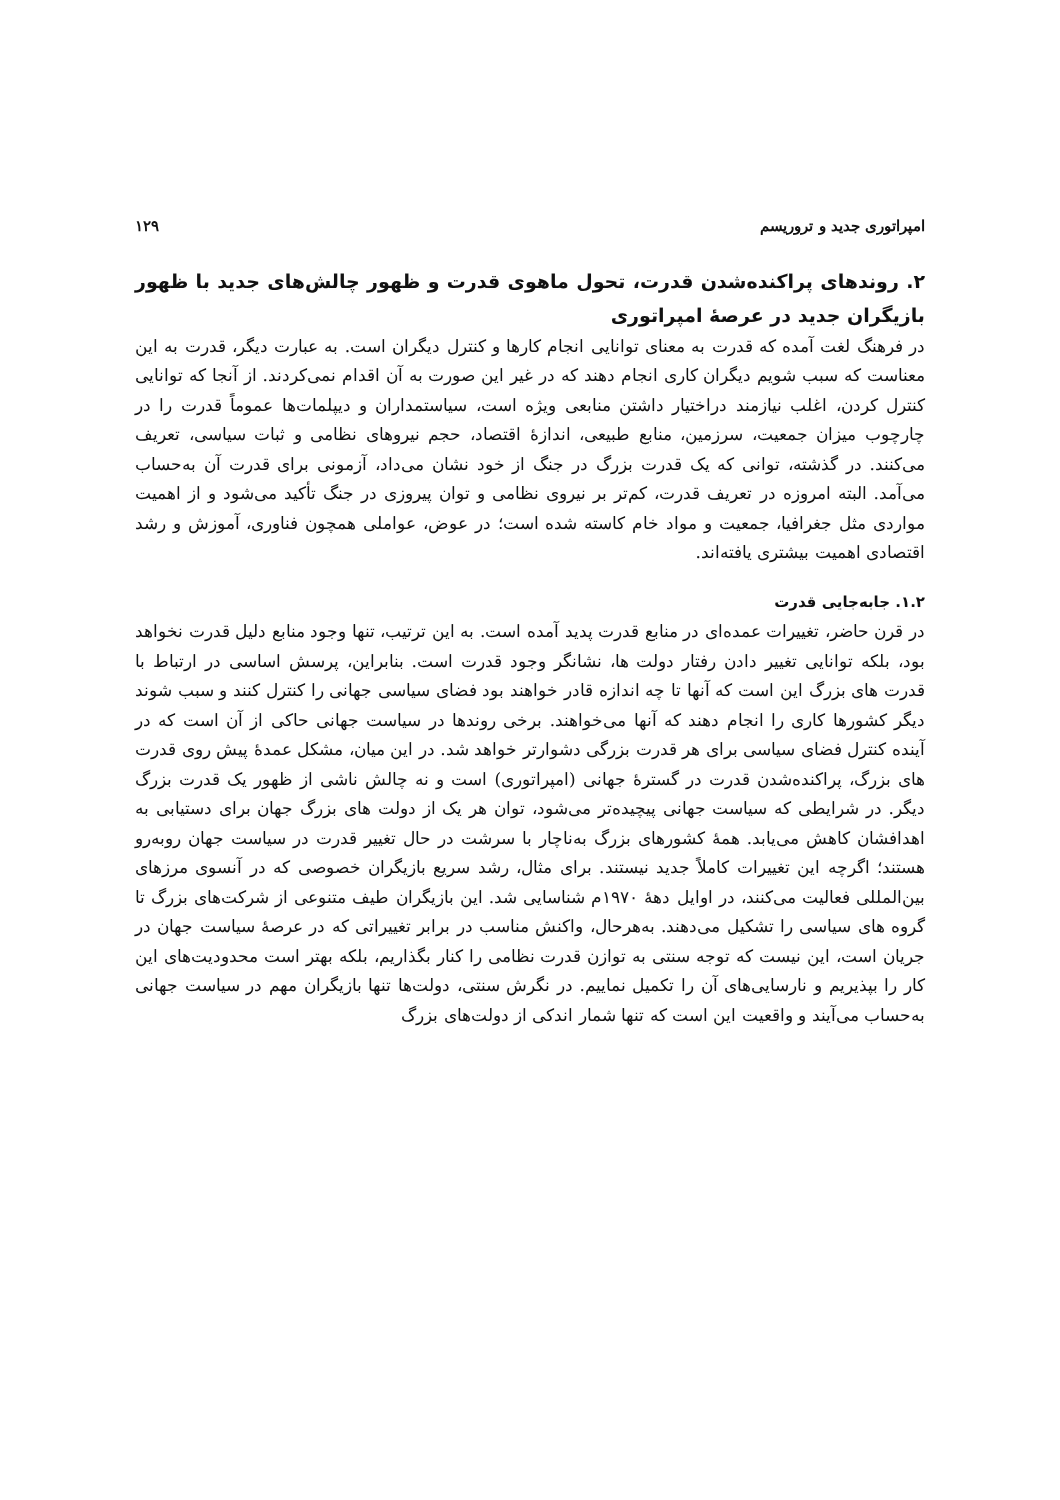امپراتوری جدید و تروریسم ۱۲۹
۲. روندهای پراکنده‌شدن قدرت، تحول ماهوی قدرت و ظهور چالش‌های جدید با ظهور بازیگران جدید در عرصهٔ امپراتوری
در فرهنگ لغت آمده که قدرت به معنای توانایی انجام کارها و کنترل دیگران است. به عبارت دیگر، قدرت به این معناست که سبب شویم دیگران کاری انجام دهند که در غیر این صورت به آن اقدام نمی‌کردند. از آنجا که توانایی کنترل کردن، اغلب نیازمند دراختیار داشتن منابعی ویژه است، سیاستمداران و دیپلمات‌ها عموماً قدرت را در چارچوب میزان جمعیت، سرزمین، منابع طبیعی، اندازهٔ اقتصاد، حجم نیروهای نظامی و ثبات سیاسی، تعریف می‌کنند. در گذشته، توانی که یک قدرت بزرگ در جنگ از خود نشان می‌داد، آزمونی برای قدرت آن به‌حساب می‌آمد. البته امروزه در تعریف قدرت، کم‌تر بر نیروی نظامی و توان پیروزی در جنگ تأکید می‌شود و از اهمیت مواردی مثل جغرافیا، جمعیت و مواد خام کاسته شده است؛ در عوض، عواملی همچون فناوری، آموزش و رشد اقتصادی اهمیت بیشتری یافته‌اند.
۱.۲. جابه‌جایی قدرت
در قرن حاضر، تغییرات عمده‌ای در منابع قدرت پدید آمده است. به این ترتیب، تنها وجود منابع دلیل قدرت نخواهد بود، بلکه توانایی تغییر دادن رفتار دولت ها، نشانگر وجود قدرت است. بنابراین، پرسش اساسی در ارتباط با قدرت های بزرگ این است که آنها تا چه اندازه قادر خواهند بود فضای سیاسی جهانی را کنترل کنند و سبب شوند دیگر کشورها کاری را انجام دهند که آنها می‌خواهند. برخی روندها در سیاست جهانی حاکی از آن است که در آینده کنترل فضای سیاسی برای هر قدرت بزرگی دشوارتر خواهد شد. در این میان، مشکل عمدهٔ پیش روی قدرت های بزرگ، پراکنده‌شدن قدرت در گسترهٔ جهانی (امپراتوری) است و نه چالش ناشی از ظهور یک قدرت بزرگ دیگر. در شرایطی که سیاست جهانی پیچیده‌تر می‌شود، توان هر یک از دولت های بزرگ جهان برای دستیابی به اهدافشان کاهش می‌یابد. همهٔ کشورهای بزرگ به‌ناچار با سرشت در حال تغییر قدرت در سیاست جهان روبه‌رو هستند؛ اگرچه این تغییرات کاملاً جدید نیستند. برای مثال، رشد سریع بازیگران خصوصی که در آنسوی مرزهای بین‌المللی فعالیت می‌کنند، در اوایل دههٔ ۱۹۷۰م شناسایی شد. این بازیگران طیف متنوعی از شرکت‌های بزرگ تا گروه های سیاسی را تشکیل می‌دهند. به‌هرحال، واکنش مناسب در برابر تغییراتی که در عرصهٔ سیاست جهان در جریان است، این نیست که توجه سنتی به توازن قدرت نظامی را کنار بگذاریم، بلکه بهتر است محدودیت‌های این کار را بپذیریم و نارسایی‌های آن را تکمیل نماییم. در نگرش سنتی، دولت‌ها تنها بازیگران مهم در سیاست جهانی به‌حساب می‌آیند و واقعیت این است که تنها شمار اندکی از دولت‌های بزرگ